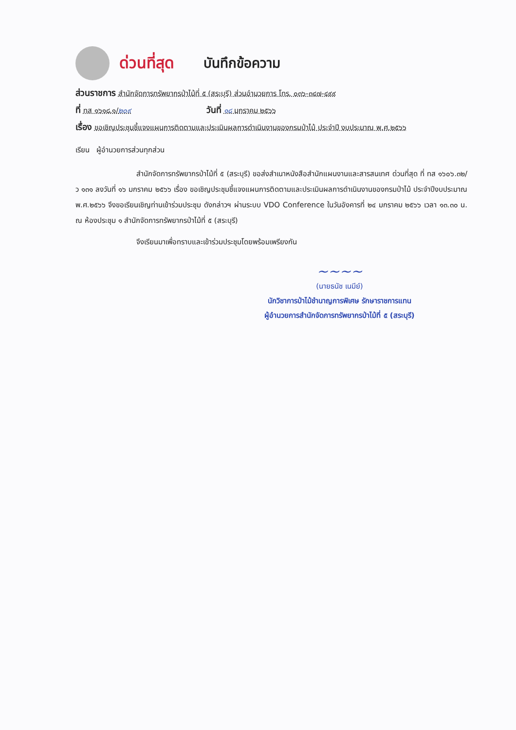ด่วนที่สุด บันทึกข้อความ
ส่วนราชการ สำนักจัดการทรัพยากรป่าไม้ที่ ๕ (สระบุรี) ส่วนอำนวยการ โทร. ๐๓๖-๓๔๗-๔๙๙
ที่ ทส ๑๖๑๘.๑/๒๐๙ วันที่ ๑๘ มกราคม ๒๕๖๖
เรื่อง ขอเชิญประชุมชี้แจงแผนการติดตามและประเมินผลการดำเนินงานของกรมป่าไม้ ประจำปี งบประมาณ พ.ศ.๒๕๖๖
เรียน ผู้อำนวยการส่วนทุกส่วน
สำนักจัดการทรัพยากรป่าไม้ที่ ๕ (สระบุรี) ขอส่งสำเนาหนังสือสำนักแผนงานและสารสนเทศ ด่วนที่สุด ที่ ทส ๑๖๐๖.๓๒/ว ๑๓๑ ลงวันที่ ๑๖ มกราคม ๒๕๖๖ เรื่อง ขอเชิญประชุมชี้แจงแผนการติดตามและประเมินผลการดำเนินงานของกรมป่าไม้ ประจำปีงบประมาณ พ.ศ.๒๕๖๖ จึงขอเรียนเชิญท่านเข้าร่วมประชุม ดังกล่าวฯ ผ่านระบบ VDO Conference ในวันอังคารที่ ๒๔ มกราคม ๒๕๖๖ เวลา ๑๓.๓๐ น. ณ ห้องประชุม ๑ สำนักจัดการทรัพยากรป่าไม้ที่ ๕ (สระบุรี)
จึงเรียนมาเพื่อทราบและเข้าร่วมประชุมโดยพร้อมเพรียงกัน
~~~~
(นายธนัช เนมีย์)
นักวิชาการป่าไม้ชำนาญการพิเศษ รักษาราชการแทน
ผู้อำนวยการสำนักจัดการทรัพยากรป่าไม้ที่ ๕ (สระบุรี)